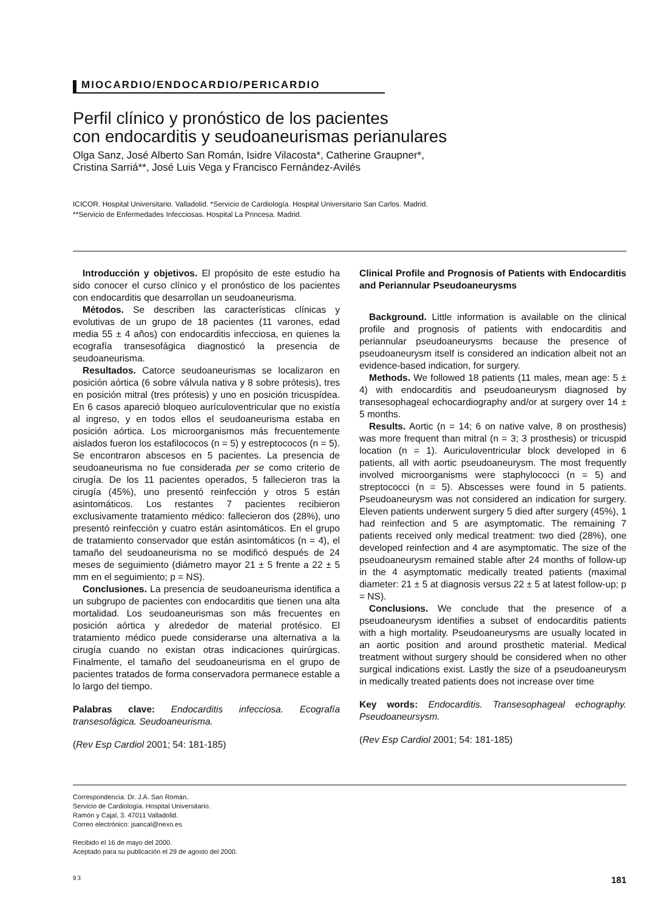MIOCARDIO/ENDOCARDIO/PERICARDIO
Perfil clínico y pronóstico de los pacientes
con endocarditis y seudoaneurismas perianulares
Olga Sanz, José Alberto San Román, Isidre Vilacosta*, Catherine Graupner*,
Cristina Sarriá**, José Luis Vega y Francisco Fernández-Avilés
ICICOR. Hospital Universitario. Valladolid. *Servicio de Cardiología. Hospital Universitario San Carlos. Madrid.
**Servicio de Enfermedades Infecciosas. Hospital La Princesa. Madrid.
Introducción y objetivos. El propósito de este estudio ha sido conocer el curso clínico y el pronóstico de los pacientes con endocarditis que desarrollan un seudoaneurisma.
Métodos. Se describen las características clínicas y evolutivas de un grupo de 18 pacientes (11 varones, edad media 55 ± 4 años) con endocarditis infecciosa, en quienes la ecografía transesofágica diagnosticó la presencia de seudoaneurisma.
Resultados. Catorce seudoaneurismas se localizaron en posición aórtica (6 sobre válvula nativa y 8 sobre prótesis), tres en posición mitral (tres prótesis) y uno en posición tricuspídea. En 6 casos apareció bloqueo aurículoventricular que no existía al ingreso, y en todos ellos el seudoaneurisma estaba en posición aórtica. Los microorganismos más frecuentemente aislados fueron los estafilococos (n = 5) y estreptococos (n = 5). Se encontraron abscesos en 5 pacientes. La presencia de seudoaneurisma no fue considerada per se como criterio de cirugía. De los 11 pacientes operados, 5 fallecieron tras la cirugía (45%), uno presentó reinfección y otros 5 están asintomáticos. Los restantes 7 pacientes recibieron exclusivamente tratamiento médico: fallecieron dos (28%), uno presentó reinfección y cuatro están asintomáticos. En el grupo de tratamiento conservador que están asintomáticos (n = 4), el tamaño del seudoaneurisma no se modificó después de 24 meses de seguimiento (diámetro mayor 21 ± 5 frente a 22 ± 5 mm en el seguimiento; p = NS).
Conclusiones. La presencia de seudoaneurisma identifica a un subgrupo de pacientes con endocarditis que tienen una alta mortalidad. Los seudoaneurismas son más frecuentes en posición aórtica y alrededor de material protésico. El tratamiento médico puede considerarse una alternativa a la cirugía cuando no existan otras indicaciones quirúrgicas. Finalmente, el tamaño del seudoaneurisma en el grupo de pacientes tratados de forma conservadora permanece estable a lo largo del tiempo.
Palabras clave: Endocarditis infecciosa. Ecografía transesofágica. Seudoaneurisma.
(Rev Esp Cardiol 2001; 54: 181-185)
Clinical Profile and Prognosis of Patients with Endocarditis and Periannular Pseudoaneurysms
Background. Little information is available on the clinical profile and prognosis of patients with endocarditis and periannular pseudoaneurysms because the presence of pseudoaneurysm itself is considered an indication albeit not an evidence-based indication, for surgery.
Methods. We followed 18 patients (11 males, mean age: 5 ± 4) with endocarditis and pseudoaneurysm diagnosed by transesophageal echocardiography and/or at surgery over 14 ± 5 months.
Results. Aortic (n = 14; 6 on native valve, 8 on prosthesis) was more frequent than mitral (n = 3; 3 prosthesis) or tricuspid location (n = 1). Auriculoventricular block developed in 6 patients, all with aortic pseudoaneurysm. The most frequently involved microorganisms were staphylococci (n = 5) and streptococci (n = 5). Abscesses were found in 5 patients. Pseudoaneurysm was not considered an indication for surgery. Eleven patients underwent surgery 5 died after surgery (45%), 1 had reinfection and 5 are asymptomatic. The remaining 7 patients received only medical treatment: two died (28%), one developed reinfection and 4 are asymptomatic. The size of the pseudoaneurysm remained stable after 24 months of follow-up in the 4 asymptomatic medically treated patients (maximal diameter: 21 ± 5 at diagnosis versus 22 ± 5 at latest follow-up; p = NS).
Conclusions. We conclude that the presence of a pseudoaneurysm identifies a subset of endocarditis patients with a high mortality. Pseudoaneurysms are usually located in an aortic position and around prosthetic material. Medical treatment without surgery should be considered when no other surgical indications exist. Lastly the size of a pseudoaneurysm in medically treated patients does not increase over time
Key words: Endocarditis. Transesophageal echography. Pseudoaneursysm.
(Rev Esp Cardiol 2001; 54: 181-185)
Correspondencia: Dr. J.A. San Román.
Servicio de Cardiología. Hospital Universitario.
Ramón y Cajal, 3. 47011 Valladolid.
Correo electrónico: jsancal@nexo.es
Recibido el 16 de mayo del 2000.
Aceptado para su publicación el 29 de agosto del 2000.
93 181